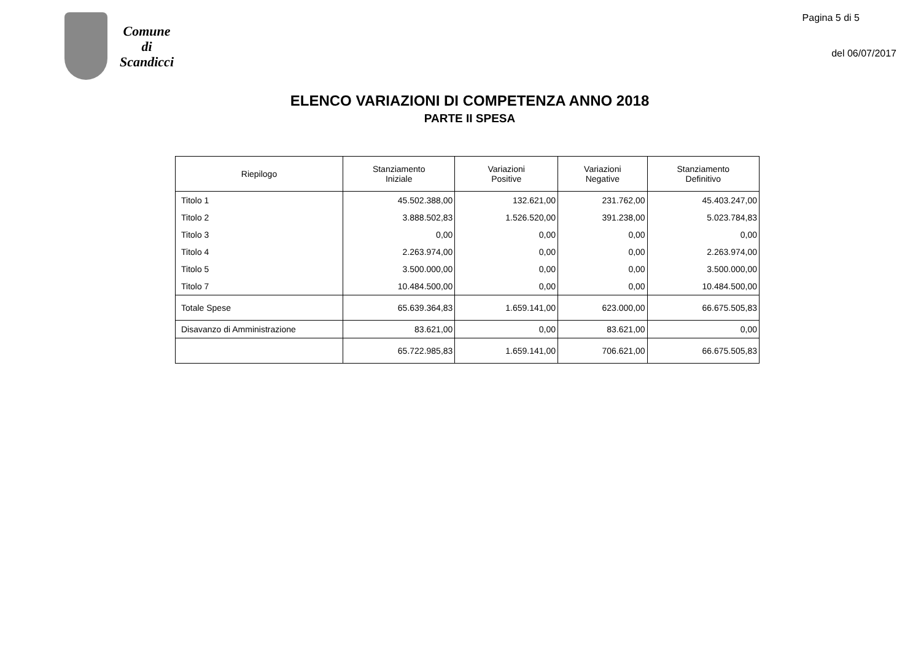Comune
di
Scandicci
Pagina 5 di 5
del 06/07/2017
ELENCO VARIAZIONI DI COMPETENZA ANNO 2018
PARTE II SPESA
| Riepilogo | Stanziamento Iniziale | Variazioni Positive | Variazioni Negative | Stanziamento Definitivo |
| --- | --- | --- | --- | --- |
| Titolo 1 | 45.502.388,00 | 132.621,00 | 231.762,00 | 45.403.247,00 |
| Titolo 2 | 3.888.502,83 | 1.526.520,00 | 391.238,00 | 5.023.784,83 |
| Titolo 3 | 0,00 | 0,00 | 0,00 | 0,00 |
| Titolo 4 | 2.263.974,00 | 0,00 | 0,00 | 2.263.974,00 |
| Titolo 5 | 3.500.000,00 | 0,00 | 0,00 | 3.500.000,00 |
| Titolo 7 | 10.484.500,00 | 0,00 | 0,00 | 10.484.500,00 |
| Totale Spese | 65.639.364,83 | 1.659.141,00 | 623.000,00 | 66.675.505,83 |
| Disavanzo di Amministrazione | 83.621,00 | 0,00 | 83.621,00 | 0,00 |
| | 65.722.985,83 | 1.659.141,00 | 706.621,00 | 66.675.505,83 |